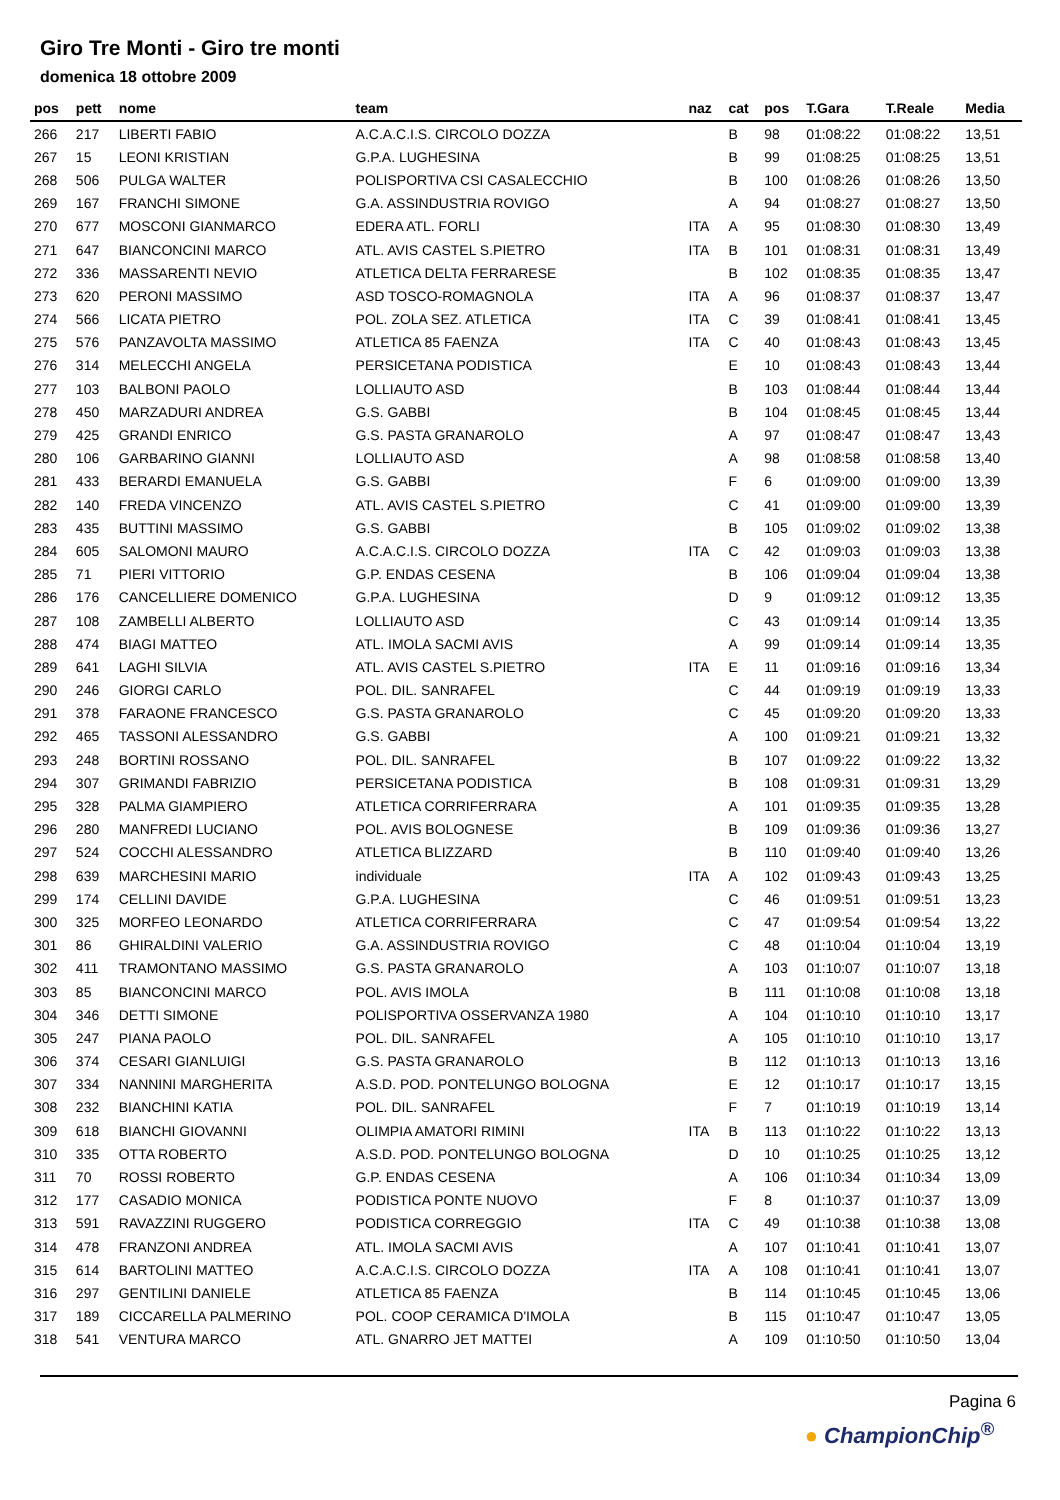Giro Tre Monti - Giro tre monti
domenica 18 ottobre 2009
| pos | pett | nome | team | naz | cat | pos | T.Gara | T.Reale | Media |
| --- | --- | --- | --- | --- | --- | --- | --- | --- | --- |
| 266 | 217 | LIBERTI FABIO | A.C.A.C.I.S. CIRCOLO DOZZA | | B | 98 | 01:08:22 | 01:08:22 | 13,51 |
| 267 | 15 | LEONI KRISTIAN | G.P.A. LUGHESINA | | B | 99 | 01:08:25 | 01:08:25 | 13,51 |
| 268 | 506 | PULGA WALTER | POLISPORTIVA CSI CASALECCHIO | | B | 100 | 01:08:26 | 01:08:26 | 13,50 |
| 269 | 167 | FRANCHI SIMONE | G.A. ASSINDUSTRIA ROVIGO | | A | 94 | 01:08:27 | 01:08:27 | 13,50 |
| 270 | 677 | MOSCONI GIANMARCO | EDERA ATL. FORLI | ITA | A | 95 | 01:08:30 | 01:08:30 | 13,49 |
| 271 | 647 | BIANCONCINI MARCO | ATL. AVIS CASTEL S.PIETRO | ITA | B | 101 | 01:08:31 | 01:08:31 | 13,49 |
| 272 | 336 | MASSARENTI NEVIO | ATLETICA DELTA FERRARESE | | B | 102 | 01:08:35 | 01:08:35 | 13,47 |
| 273 | 620 | PERONI MASSIMO | ASD TOSCO-ROMAGNOLA | ITA | A | 96 | 01:08:37 | 01:08:37 | 13,47 |
| 274 | 566 | LICATA PIETRO | POL. ZOLA SEZ. ATLETICA | ITA | C | 39 | 01:08:41 | 01:08:41 | 13,45 |
| 275 | 576 | PANZAVOLTA MASSIMO | ATLETICA 85 FAENZA | ITA | C | 40 | 01:08:43 | 01:08:43 | 13,45 |
| 276 | 314 | MELECCHI ANGELA | PERSICETANA PODISTICA | | E | 10 | 01:08:43 | 01:08:43 | 13,44 |
| 277 | 103 | BALBONI PAOLO | LOLLIAUTO ASD | | B | 103 | 01:08:44 | 01:08:44 | 13,44 |
| 278 | 450 | MARZADURI ANDREA | G.S. GABBI | | B | 104 | 01:08:45 | 01:08:45 | 13,44 |
| 279 | 425 | GRANDI ENRICO | G.S. PASTA GRANAROLO | | A | 97 | 01:08:47 | 01:08:47 | 13,43 |
| 280 | 106 | GARBARINO GIANNI | LOLLIAUTO ASD | | A | 98 | 01:08:58 | 01:08:58 | 13,40 |
| 281 | 433 | BERARDI EMANUELA | G.S. GABBI | | F | 6 | 01:09:00 | 01:09:00 | 13,39 |
| 282 | 140 | FREDA VINCENZO | ATL. AVIS CASTEL S.PIETRO | | C | 41 | 01:09:00 | 01:09:00 | 13,39 |
| 283 | 435 | BUTTINI MASSIMO | G.S. GABBI | | B | 105 | 01:09:02 | 01:09:02 | 13,38 |
| 284 | 605 | SALOMONI MAURO | A.C.A.C.I.S. CIRCOLO DOZZA | ITA | C | 42 | 01:09:03 | 01:09:03 | 13,38 |
| 285 | 71 | PIERI VITTORIO | G.P. ENDAS CESENA | | B | 106 | 01:09:04 | 01:09:04 | 13,38 |
| 286 | 176 | CANCELLIERE DOMENICO | G.P.A. LUGHESINA | | D | 9 | 01:09:12 | 01:09:12 | 13,35 |
| 287 | 108 | ZAMBELLI ALBERTO | LOLLIAUTO ASD | | C | 43 | 01:09:14 | 01:09:14 | 13,35 |
| 288 | 474 | BIAGI MATTEO | ATL. IMOLA SACMI AVIS | | A | 99 | 01:09:14 | 01:09:14 | 13,35 |
| 289 | 641 | LAGHI SILVIA | ATL. AVIS CASTEL S.PIETRO | ITA | E | 11 | 01:09:16 | 01:09:16 | 13,34 |
| 290 | 246 | GIORGI CARLO | POL. DIL. SANRAFEL | | C | 44 | 01:09:19 | 01:09:19 | 13,33 |
| 291 | 378 | FARAONE FRANCESCO | G.S. PASTA GRANAROLO | | C | 45 | 01:09:20 | 01:09:20 | 13,33 |
| 292 | 465 | TASSONI ALESSANDRO | G.S. GABBI | | A | 100 | 01:09:21 | 01:09:21 | 13,32 |
| 293 | 248 | BORTINI ROSSANO | POL. DIL. SANRAFEL | | B | 107 | 01:09:22 | 01:09:22 | 13,32 |
| 294 | 307 | GRIMANDI FABRIZIO | PERSICETANA PODISTICA | | B | 108 | 01:09:31 | 01:09:31 | 13,29 |
| 295 | 328 | PALMA GIAMPIERO | ATLETICA CORRIFERRARA | | A | 101 | 01:09:35 | 01:09:35 | 13,28 |
| 296 | 280 | MANFREDI LUCIANO | POL. AVIS BOLOGNESE | | B | 109 | 01:09:36 | 01:09:36 | 13,27 |
| 297 | 524 | COCCHI ALESSANDRO | ATLETICA BLIZZARD | | B | 110 | 01:09:40 | 01:09:40 | 13,26 |
| 298 | 639 | MARCHESINI MARIO | individuale | ITA | A | 102 | 01:09:43 | 01:09:43 | 13,25 |
| 299 | 174 | CELLINI DAVIDE | G.P.A. LUGHESINA | | C | 46 | 01:09:51 | 01:09:51 | 13,23 |
| 300 | 325 | MORFEO LEONARDO | ATLETICA CORRIFERRARA | | C | 47 | 01:09:54 | 01:09:54 | 13,22 |
| 301 | 86 | GHIRALDINI VALERIO | G.A. ASSINDUSTRIA ROVIGO | | C | 48 | 01:10:04 | 01:10:04 | 13,19 |
| 302 | 411 | TRAMONTANO MASSIMO | G.S. PASTA GRANAROLO | | A | 103 | 01:10:07 | 01:10:07 | 13,18 |
| 303 | 85 | BIANCONCINI MARCO | POL. AVIS IMOLA | | B | 111 | 01:10:08 | 01:10:08 | 13,18 |
| 304 | 346 | DETTI SIMONE | POLISPORTIVA OSSERVANZA 1980 | | A | 104 | 01:10:10 | 01:10:10 | 13,17 |
| 305 | 247 | PIANA PAOLO | POL. DIL. SANRAFEL | | A | 105 | 01:10:10 | 01:10:10 | 13,17 |
| 306 | 374 | CESARI GIANLUIGI | G.S. PASTA GRANAROLO | | B | 112 | 01:10:13 | 01:10:13 | 13,16 |
| 307 | 334 | NANNINI MARGHERITA | A.S.D. POD. PONTELUNGO BOLOGNA | | E | 12 | 01:10:17 | 01:10:17 | 13,15 |
| 308 | 232 | BIANCHINI KATIA | POL. DIL. SANRAFEL | | F | 7 | 01:10:19 | 01:10:19 | 13,14 |
| 309 | 618 | BIANCHI GIOVANNI | OLIMPIA AMATORI RIMINI | ITA | B | 113 | 01:10:22 | 01:10:22 | 13,13 |
| 310 | 335 | OTTA ROBERTO | A.S.D. POD. PONTELUNGO BOLOGNA | | D | 10 | 01:10:25 | 01:10:25 | 13,12 |
| 311 | 70 | ROSSI ROBERTO | G.P. ENDAS CESENA | | A | 106 | 01:10:34 | 01:10:34 | 13,09 |
| 312 | 177 | CASADIO MONICA | PODISTICA PONTE NUOVO | | F | 8 | 01:10:37 | 01:10:37 | 13,09 |
| 313 | 591 | RAVAZZINI RUGGERO | PODISTICA CORREGGIO | ITA | C | 49 | 01:10:38 | 01:10:38 | 13,08 |
| 314 | 478 | FRANZONI ANDREA | ATL. IMOLA SACMI AVIS | | A | 107 | 01:10:41 | 01:10:41 | 13,07 |
| 315 | 614 | BARTOLINI MATTEO | A.C.A.C.I.S. CIRCOLO DOZZA | ITA | A | 108 | 01:10:41 | 01:10:41 | 13,07 |
| 316 | 297 | GENTILINI DANIELE | ATLETICA 85 FAENZA | | B | 114 | 01:10:45 | 01:10:45 | 13,06 |
| 317 | 189 | CICCARELLA PALMERINO | POL. COOP CERAMICA D'IMOLA | | B | 115 | 01:10:47 | 01:10:47 | 13,05 |
| 318 | 541 | VENTURA MARCO | ATL. GNARRO JET MATTEI | | A | 109 | 01:10:50 | 01:10:50 | 13,04 |
Pagina 6
● ChampionChip<sup>®</sup>